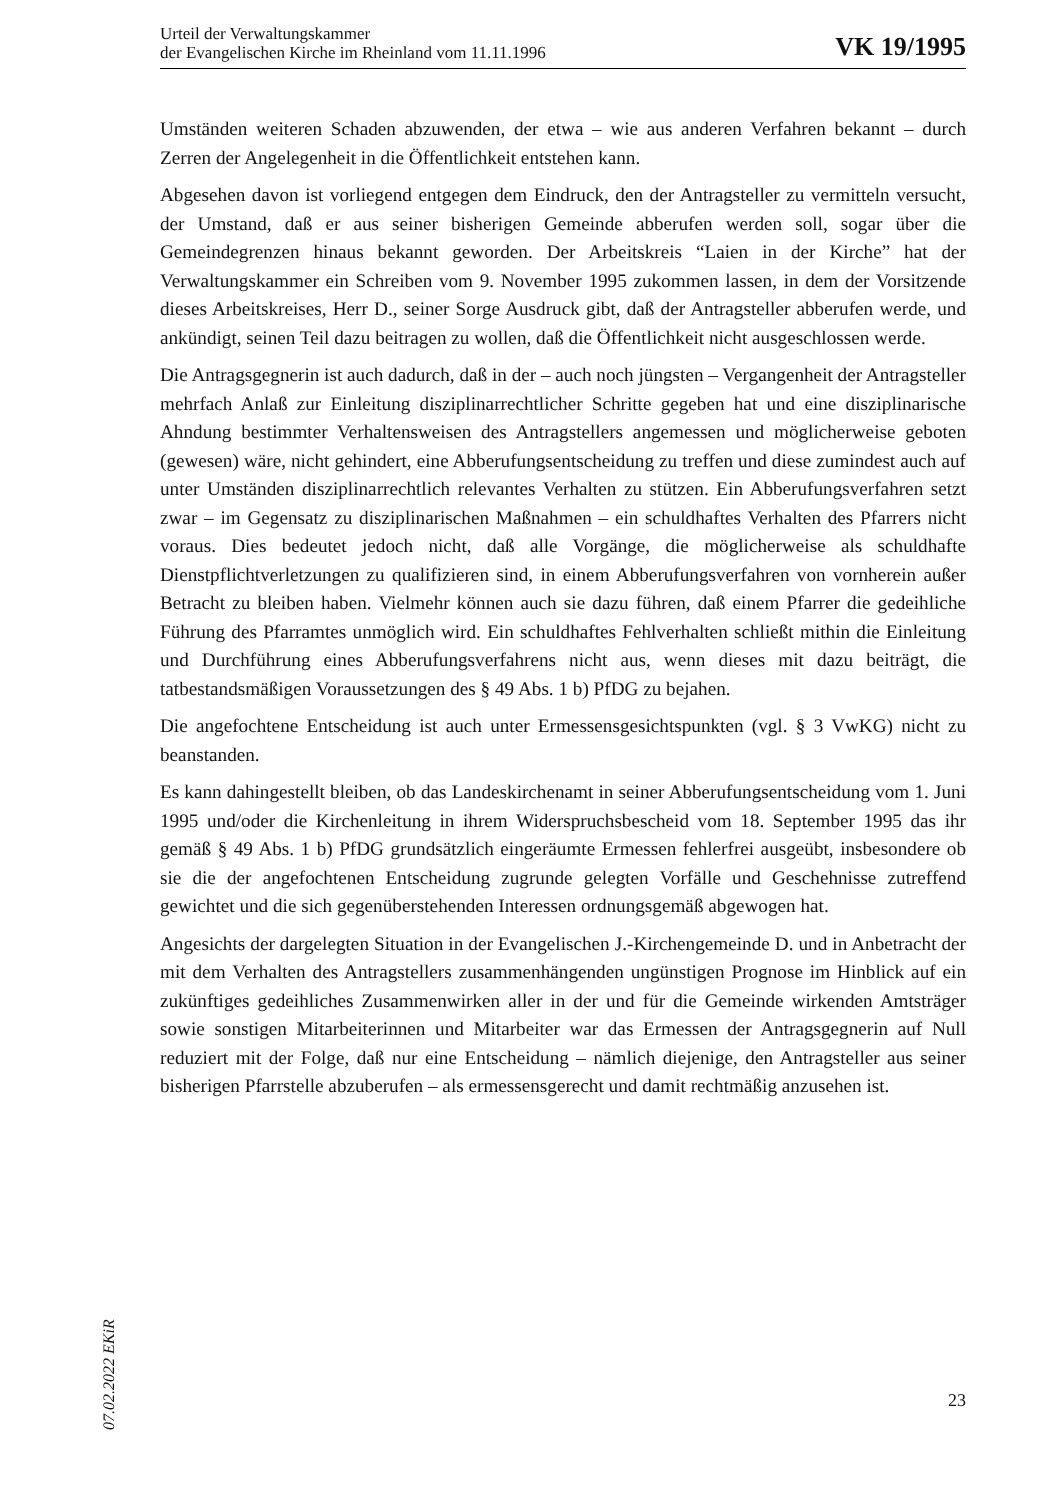Urteil der Verwaltungskammer
der Evangelischen Kirche im Rheinland vom 11.11.1996
VK 19/1995
Umständen weiteren Schaden abzuwenden, der etwa – wie aus anderen Verfahren bekannt – durch Zerren der Angelegenheit in die Öffentlichkeit entstehen kann.
Abgesehen davon ist vorliegend entgegen dem Eindruck, den der Antragsteller zu vermitteln versucht, der Umstand, daß er aus seiner bisherigen Gemeinde abberufen werden soll, sogar über die Gemeindegrenzen hinaus bekannt geworden. Der Arbeitskreis “Laien in der Kirche” hat der Verwaltungskammer ein Schreiben vom 9. November 1995 zukommen lassen, in dem der Vorsitzende dieses Arbeitskreises, Herr D., seiner Sorge Ausdruck gibt, daß der Antragsteller abberufen werde, und ankündigt, seinen Teil dazu beitragen zu wollen, daß die Öffentlichkeit nicht ausgeschlossen werde.
Die Antragsgegnerin ist auch dadurch, daß in der – auch noch jüngsten – Vergangenheit der Antragsteller mehrfach Anlaß zur Einleitung disziplinarrechtlicher Schritte gegeben hat und eine disziplinarische Ahndung bestimmter Verhaltensweisen des Antragstellers angemessen und möglicherweise geboten (gewesen) wäre, nicht gehindert, eine Abberufungsentscheidung zu treffen und diese zumindest auch auf unter Umständen disziplinarrechtlich relevantes Verhalten zu stützen. Ein Abberufungsverfahren setzt zwar – im Gegensatz zu disziplinarischen Maßnahmen – ein schuldhaftes Verhalten des Pfarrers nicht voraus. Dies bedeutet jedoch nicht, daß alle Vorgänge, die möglicherweise als schuldhafte Dienstpflichtverletzungen zu qualifizieren sind, in einem Abberufungsverfahren von vornherein außer Betracht zu bleiben haben. Vielmehr können auch sie dazu führen, daß einem Pfarrer die gedeihliche Führung des Pfarramtes unmöglich wird. Ein schuldhaftes Fehlverhalten schließt mithin die Einleitung und Durchführung eines Abberufungsverfahrens nicht aus, wenn dieses mit dazu beiträgt, die tatbestandsmäßigen Voraussetzungen des § 49 Abs. 1 b) PfDG zu bejahen.
Die angefochtene Entscheidung ist auch unter Ermessensgesichtspunkten (vgl. § 3 VwKG) nicht zu beanstanden.
Es kann dahingestellt bleiben, ob das Landeskirchenamt in seiner Abberufungsentscheidung vom 1. Juni 1995 und/oder die Kirchenleitung in ihrem Widerspruchsbescheid vom 18. September 1995 das ihr gemäß § 49 Abs. 1 b) PfDG grundsätzlich eingeräumte Ermessen fehlerfrei ausgeübt, insbesondere ob sie die der angefochtenen Entscheidung zugrunde gelegten Vorfälle und Geschehnisse zutreffend gewichtet und die sich gegenüberstehenden Interessen ordnungsgemäß abgewogen hat.
Angesichts der dargelegten Situation in der Evangelischen J.-Kirchengemeinde D. und in Anbetracht der mit dem Verhalten des Antragstellers zusammenhängenden ungünstigen Prognose im Hinblick auf ein zukünftiges gedeihliches Zusammenwirken aller in der und für die Gemeinde wirkenden Amtsträger sowie sonstigen Mitarbeiterinnen und Mitarbeiter war das Ermessen der Antragsgegnerin auf Null reduziert mit der Folge, daß nur eine Entscheidung – nämlich diejenige, den Antragsteller aus seiner bisherigen Pfarrstelle abzuberufen – als ermessensgerecht und damit rechtmäßig anzusehen ist.
07.02.2022 EKiR
23